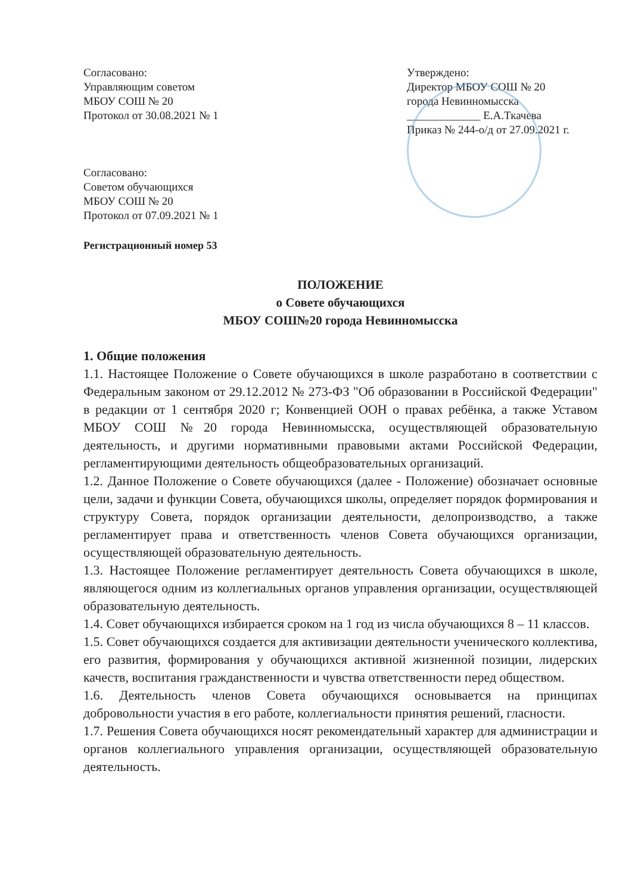Согласовано:
Управляющим советом
МБОУ СОШ № 20
Протокол от 30.08.2021 № 1
Согласовано:
Советом обучающихся
МБОУ СОШ № 20
Протокол от 07.09.2021 № 1
Утверждено:
Директор МБОУ СОШ № 20
города Невинномысска
_____________ Е.А.Ткачева
Приказ № 244-о/д от 27.09.2021 г.
Регистрационный номер 53
ПОЛОЖЕНИЕ
о Совете обучающихся
МБОУ СОШ№20 города Невинномысска
1. Общие положения
1.1. Настоящее Положение о Совете обучающихся в школе разработано в соответствии с Федеральным законом от 29.12.2012 № 273-ФЗ "Об образовании в Российской Федерации" в редакции от 1 сентября 2020 г; Конвенцией ООН о правах ребёнка, а также Уставом МБОУ СОШ №20 города Невинномысска, осуществляющей образовательную деятельность, и другими нормативными правовыми актами Российской Федерации, регламентирующими деятельность общеобразовательных организаций.
1.2. Данное Положение о Совете обучающихся (далее - Положение) обозначает основные цели, задачи и функции Совета, обучающихся школы, определяет порядок формирования и структуру Совета, порядок организации деятельности, делопроизводство, а также регламентирует права и ответственность членов Совета обучающихся организации, осуществляющей образовательную деятельность.
1.3. Настоящее Положение регламентирует деятельность Совета обучающихся в школе, являющегося одним из коллегиальных органов управления организации, осуществляющей образовательную деятельность.
1.4. Совет обучающихся избирается сроком на 1 год из числа обучающихся 8 – 11 классов.
1.5. Совет обучающихся создается для активизации деятельности ученического коллектива, его развития, формирования у обучающихся активной жизненной позиции, лидерских качеств, воспитания гражданственности и чувства ответственности перед обществом.
1.6. Деятельность членов Совета обучающихся основывается на принципах добровольности участия в его работе, коллегиальности принятия решений, гласности.
1.7. Решения Совета обучающихся носят рекомендательный характер для администрации и органов коллегиального управления организации, осуществляющей образовательную деятельность.